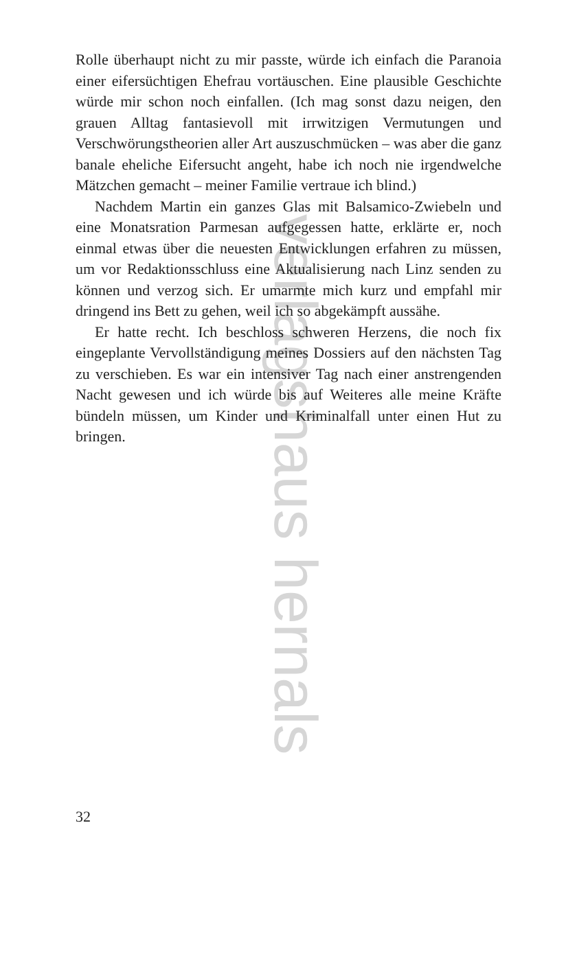verlagshaus hernals
Rolle überhaupt nicht zu mir passte, würde ich einfach die Paranoia einer eifersüchtigen Ehefrau vortäuschen. Eine plausible Geschichte würde mir schon noch einfallen. (Ich mag sonst dazu neigen, den grauen Alltag fantasievoll mit irrwitzigen Vermutungen und Verschwörungstheorien aller Art auszuschmücken – was aber die ganz banale eheliche Eifersucht angeht, habe ich noch nie irgendwelche Mätzchen gemacht – meiner Familie vertraue ich blind.)
Nachdem Martin ein ganzes Glas mit Balsamico-Zwiebeln und eine Monatsration Parmesan aufgegessen hatte, erklärte er, noch einmal etwas über die neuesten Entwicklungen erfahren zu müssen, um vor Redaktionsschluss eine Aktualisierung nach Linz senden zu können und verzog sich. Er umarmte mich kurz und empfahl mir dringend ins Bett zu gehen, weil ich so abgekämpft aussähe.
Er hatte recht. Ich beschloss schweren Herzens, die noch fix eingeplante Vervollständigung meines Dossiers auf den nächsten Tag zu verschieben. Es war ein intensiver Tag nach einer anstrengenden Nacht gewesen und ich würde bis auf Weiteres alle meine Kräfte bündeln müssen, um Kinder und Kriminalfall unter einen Hut zu bringen.
32